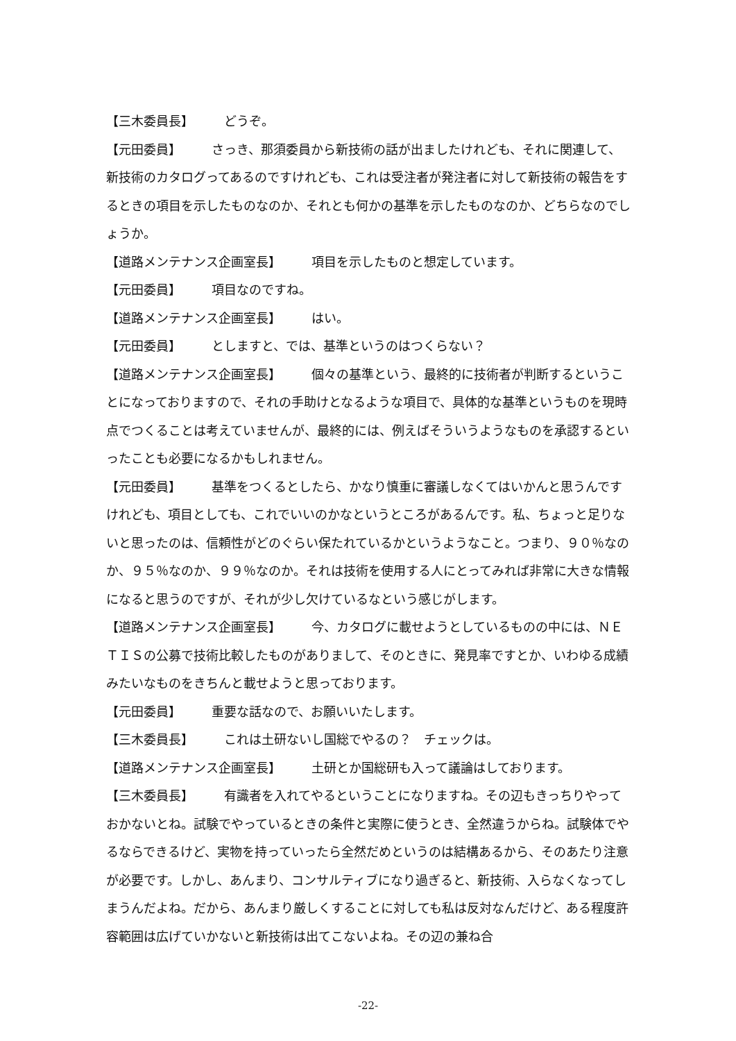【三木委員長】 どうぞ。
【元田委員】 さっき、那須委員から新技術の話が出ましたけれども、それに関連して、新技術のカタログってあるのですけれども、これは受注者が発注者に対して新技術の報告をするときの項目を示したものなのか、それとも何かの基準を示したものなのか、どちらなのでしょうか。
【道路メンテナンス企画室長】 項目を示したものと想定しています。
【元田委員】 項目なのですね。
【道路メンテナンス企画室長】 はい。
【元田委員】 としますと、では、基準というのはつくらない？
【道路メンテナンス企画室長】 個々の基準という、最終的に技術者が判断するということになっておりますので、それの手助けとなるような項目で、具体的な基準というものを現時点でつくることは考えていませんが、最終的には、例えばそういうようなものを承認するといったことも必要になるかもしれません。
【元田委員】 基準をつくるとしたら、かなり慎重に審議しなくてはいかんと思うんですけれども、項目としても、これでいいのかなというところがあるんです。私、ちょっと足りないと思ったのは、信頼性がどのぐらい保たれているかというようなこと。つまり、９０％なのか、９５％なのか、９９％なのか。それは技術を使用する人にとってみれば非常に大きな情報になると思うのですが、それが少し欠けているなという感じがします。
【道路メンテナンス企画室長】 今、カタログに載せようとしているものの中には、ＮＥＴＩＳの公募で技術比較したものがありまして、そのときに、発見率ですとか、いわゆる成績みたいなものをきちんと載せようと思っております。
【元田委員】 重要な話なので、お願いいたします。
【三木委員長】 これは土研ないし国総でやるの？　チェックは。
【道路メンテナンス企画室長】 土研とか国総研も入って議論はしております。
【三木委員長】 有識者を入れてやるということになりますね。その辺もきっちりやっておかないとね。試験でやっているときの条件と実際に使うとき、全然違うからね。試験体でやるならできるけど、実物を持っていったら全然だめというのは結構あるから、そのあたり注意が必要です。しかし、あんまり、コンサルティブになり過ぎると、新技術、入らなくなってしまうんだよね。だから、あんまり厳しくすることに対しても私は反対なんだけど、ある程度許容範囲は広げていかないと新技術は出てこないよね。その辺の兼ね合
-22-